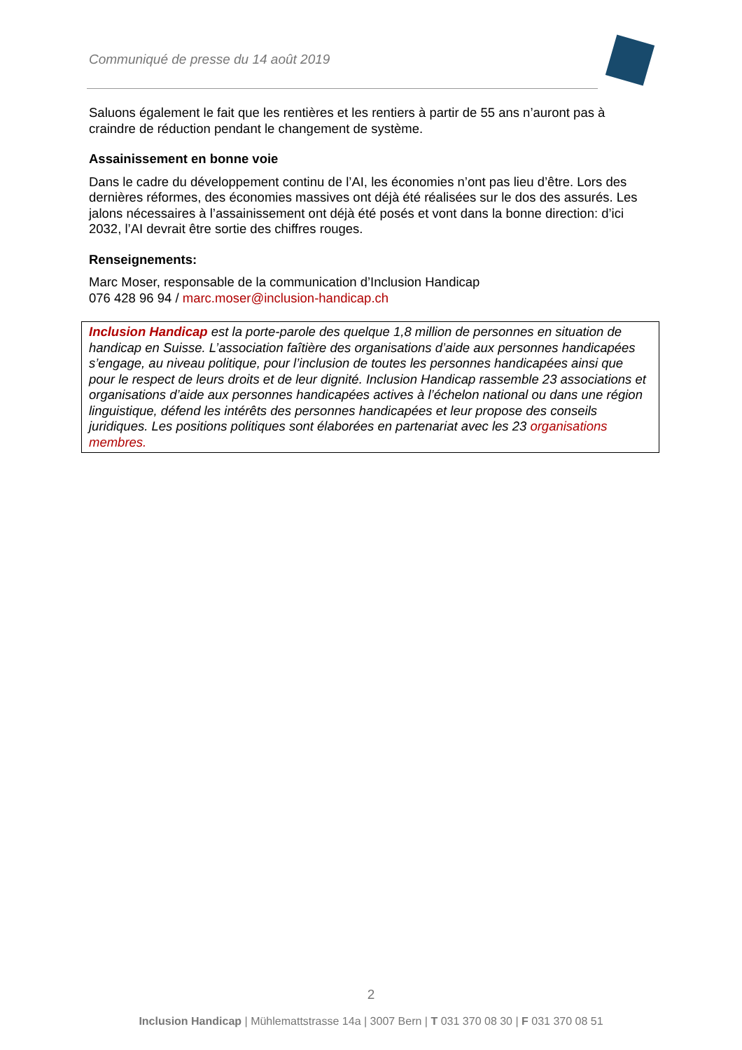Communiqué de presse du 14 août 2019
Saluons également le fait que les rentières et les rentiers à partir de 55 ans n’auront pas à craindre de réduction pendant le changement de système.
Assainissement en bonne voie
Dans le cadre du développement continu de l’AI, les économies n’ont pas lieu d’être. Lors des dernières réformes, des économies massives ont déjà été réalisées sur le dos des assurés. Les jalons nécessaires à l’assainissement ont déjà été posés et vont dans la bonne direction: d’ici 2032, l’AI devrait être sortie des chiffres rouges.
Renseignements:
Marc Moser, responsable de la communication d’Inclusion Handicap
076 428 96 94 / marc.moser@inclusion-handicap.ch
Inclusion Handicap est la porte-parole des quelque 1,8 million de personnes en situation de handicap en Suisse. L’association faîtière des organisations d’aide aux personnes handicapées s’engage, au niveau politique, pour l’inclusion de toutes les personnes handicapées ainsi que pour le respect de leurs droits et de leur dignité. Inclusion Handicap rassemble 23 associations et organisations d’aide aux personnes handicapées actives à l’échelon national ou dans une région linguistique, défend les intérêts des personnes handicapées et leur propose des conseils juridiques. Les positions politiques sont élaborées en partenariat avec les 23 organisations membres.
2
Inclusion Handicap | Mühlemattstrasse 14a | 3007 Bern | T 031 370 08 30 | F 031 370 08 51